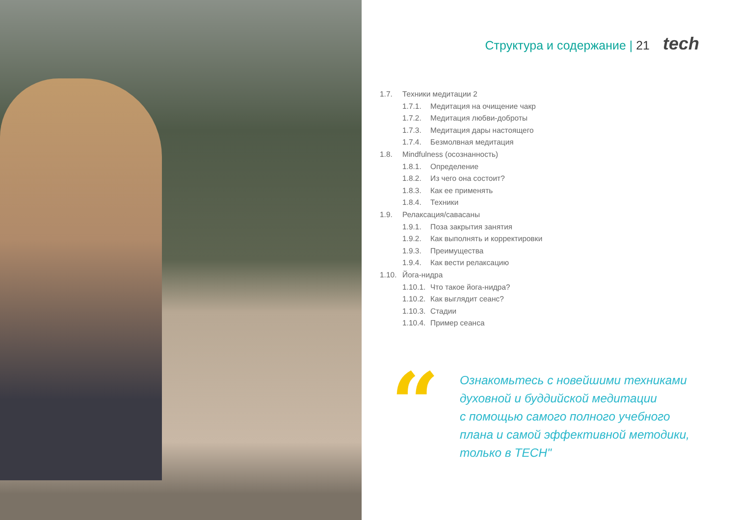Структура и содержание | 21 tech
1.7. Техники медитации 2
1.7.1. Медитация на очищение чакр
1.7.2. Медитация любви-доброты
1.7.3. Медитация дары настоящего
1.7.4. Безмолвная медитация
1.8. Mindfulness (осознанность)
1.8.1. Определение
1.8.2. Из чего она состоит?
1.8.3. Как ее применять
1.8.4. Техники
1.9. Релаксация/савасаны
1.9.1. Поза закрытия занятия
1.9.2. Как выполнять и корректировки
1.9.3. Преимущества
1.9.4. Как вести релаксацию
1.10. Йога-нидра
1.10.1. Что такое йога-нидра?
1.10.2. Как выглядит сеанс?
1.10.3. Стадии
1.10.4. Пример сеанса
“
Ознакомьтесь с новейшими техниками
духовной и буддийской медитации
с помощью самого полного учебного
плана и самой эффективной методики,
только в TECH"